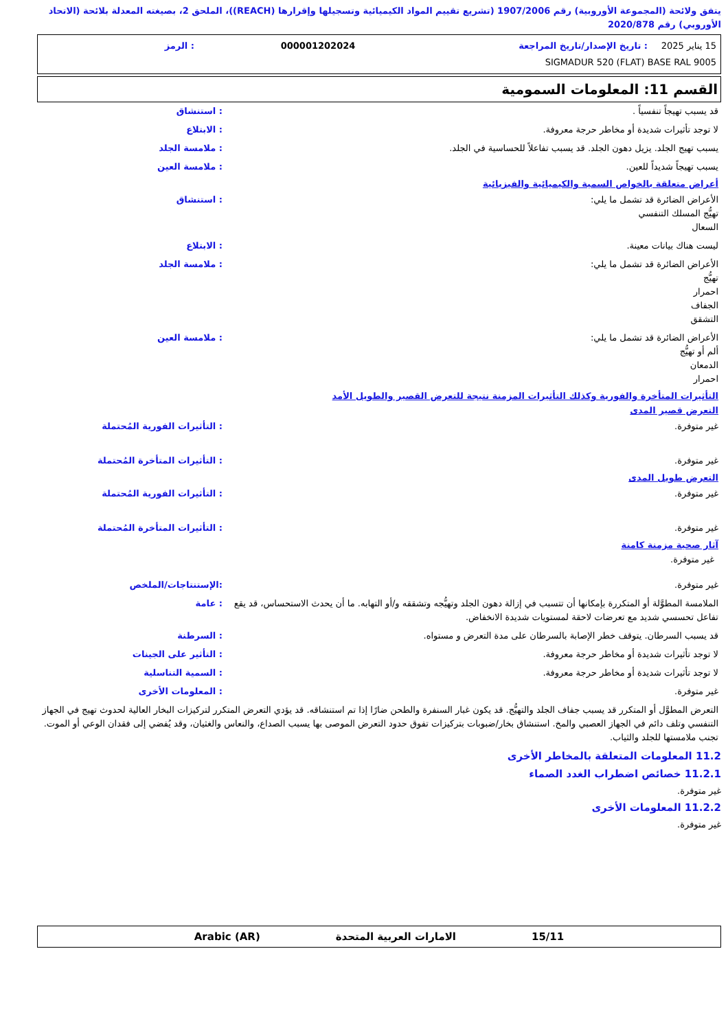يتفق ولائحة (المجموعة الأوروبية) رقم 1907/2006 (تشريع تقييم المواد الكيميائية وتسجيلها وإقرارها (REACH))، الملحق 2، بصيغته المعدلة بلائحة (الاتحاد الأوروبي) رقم 2020/878
15 يناير 2025: تاريخ الإصدار/تاريخ المراجعة 000001202024: الرمز
SIGMADUR 520 (FLAT) BASE RAL 9005
القسم 11: المعلومات السمومية
قد يسبب تهيجاً تنفسياً . : استنشاق
لا توجد تأثيرات شديدة أو مخاطر حرجة معروفة.
: الابتلاع
يسبب تهيج الجلد. يزيل دهون الجلد. قد يسبب تفاعلاً للحساسية في الجلد.
: ملامسة الجلد
يسبب تهيجاً شديداً للعين. : ملامسة العين
أعراض متعلقة بالخواص السمية والكيميائية والفيزيائية
الأعراض الضائرة قد تشمل ما يلي:
تهيُّج المسلك التنفسي
السعال
: استنشاق
ليست هناك بيانات معينة. : الابتلاع
الأعراض الضائرة قد تشمل ما يلي:
تهيُّج
احمرار
الجفاف
التشقق
: ملامسة الجلد
الأعراض الضائرة قد تشمل ما يلي:
ألم أو تهيُّج
الدمعان
احمرار
: ملامسة العين
التأثيرات المتأخرة والفورية وكذلك التأثيرات المزمنة نتيجة للتعرض القصير والطويل الأمد
التعرض قصير المدى
غير متوفرة. : التأثيرات الفورية المُحتملة
غير متوفرة. : التأثيرات المتأخرة المُحتملة
التعرض طويل المدى
غير متوفرة. : التأثيرات الفورية المُحتملة
غير متوفرة. : التأثيرات المتأخرة المُحتملة
آثار صحية مزمنة كامنة
غير متوفرة.
غير متوفرة. :الإستنتاجات/الملخص
الملامسة المطوَّلة أو المتكررة بإمكانها أن تتسبب في إزالة دهون الجلد وتهيُّجه وتشققه و/أو التهابه. ما أن يحدث الاستحساس، قد يقع تفاعل تحسسي شديد مع تعرضات لاحقة لمستويات شديدة الانخفاض.
: عامة
قد يسبب السرطان. يتوقف خطر الإصابة بالسرطان على مدة التعرض و مستواه.
: السرطنة
لا توجد تأثيرات شديدة أو مخاطر حرجة معروفة.
: التأثير على الجينات
لا توجد تأثيرات شديدة أو مخاطر حرجة معروفة.
: السمية التناسلية
غير متوفرة. : المعلومات الأخرى
التعرض المطوَّل أو المتكرر قد يسبب جفاف الجلد والتهيُّج. قد يكون غبار السنفرة والطحن ضارًا إذا تم استنشاقه. قد يؤدي التعرض المتكرر لتركيزات البخار العالية لحدوث تهيج في الجهاز التنفسي وتلف دائم في الجهاز العصبي والمخ. استنشاق بخار/ضبوبات بتركيزات تفوق حدود التعرض الموصى بها يسبب الصداع، والنعاس والغثيان، وقد يُفضي إلى فقدان الوعي أو الموت. تجنب ملامستها للجلد والثياب.
11.2 المعلومات المتعلقة بالمخاطر الأخرى
11.2.1 خصائص اضطراب الغدد الصماء
غير متوفرة.
11.2.2 المعلومات الأخرى
غير متوفرة.
15/11 الامارات العربية المتحدة Arabic (AR)